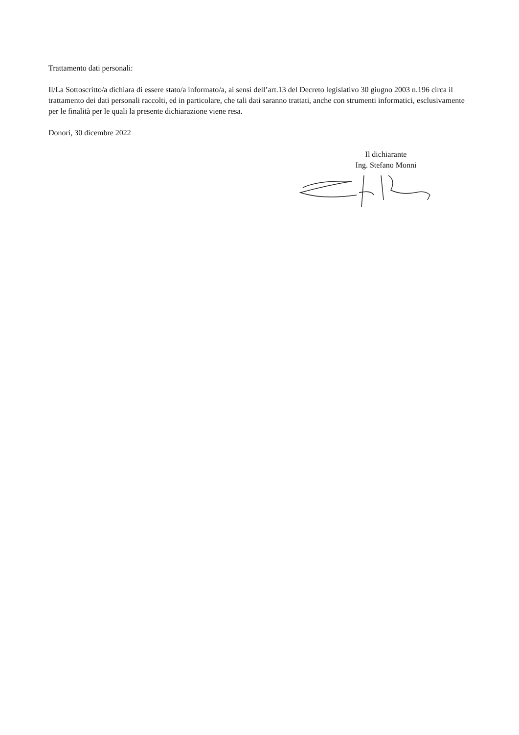Trattamento dati personali:
Il/La Sottoscritto/a dichiara di essere stato/a informato/a, ai sensi dell’art.13 del Decreto legislativo 30 giugno 2003 n.196 circa il trattamento dei dati personali raccolti, ed in particolare, che tali dati saranno trattati, anche con strumenti informatici, esclusivamente per le finalità per le quali la presente dichiarazione viene resa.
Donori, 30 dicembre 2022
Il dichiarante
Ing. Stefano Monni